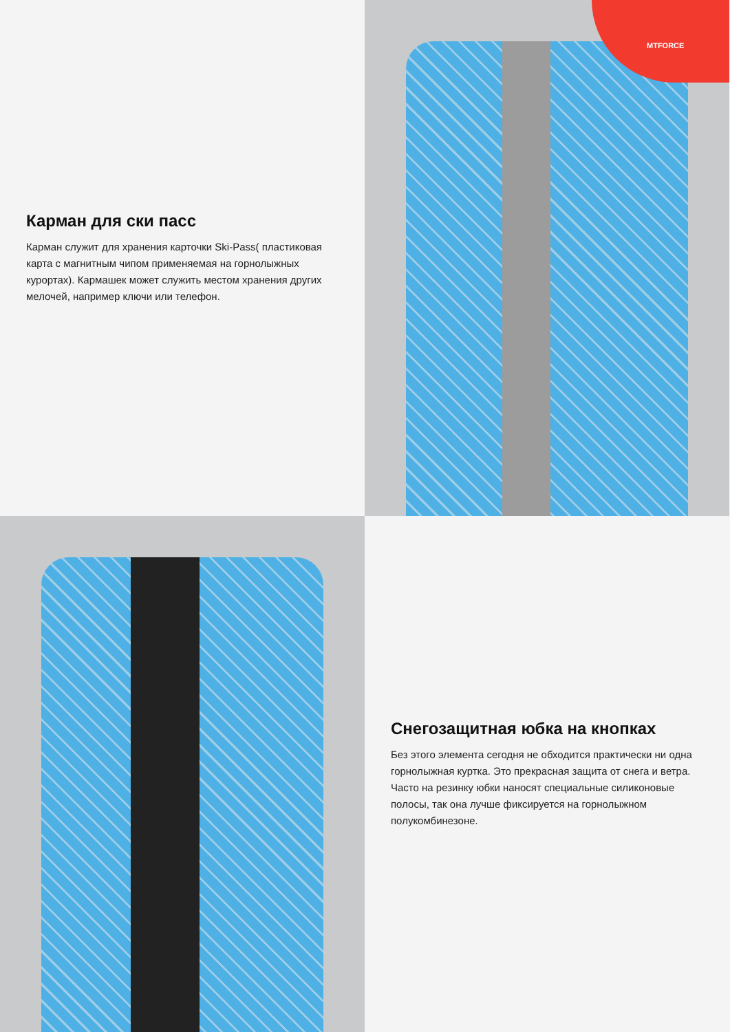Карман для ски пасс
Карман служит для хранения карточки Ski-Pass( пластиковая карта с магнитным чипом применяемая на горнолыжных курортах). Кармашек может служить местом хранения других мелочей, например ключи или телефон.
MTFORCE
Снегозащитная юбка на кнопках
Без этого элемента сегодня не обходится практически ни одна горнолыжная куртка. Это прекрасная защита от снега и ветра. Часто на резинку юбки наносят специальные силиконовые полосы, так она лучше фиксируется на горнолыжном полукомбинезоне.